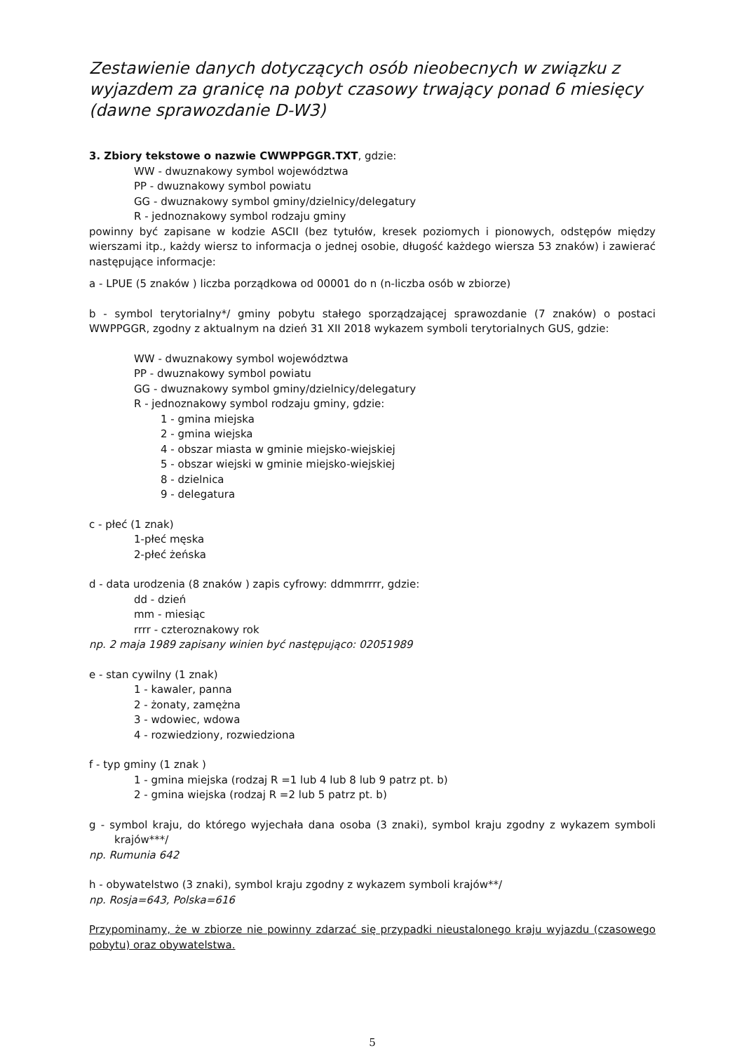Zestawienie danych dotyczących osób nieobecnych w związku z wyjazdem za granicę na pobyt czasowy trwający ponad 6 miesięcy (dawne sprawozdanie D-W3)
3. Zbiory tekstowe o nazwie CWWPPGGR.TXT, gdzie:
WW - dwuznakowy symbol województwa
PP - dwuznakowy symbol powiatu
GG - dwuznakowy symbol gminy/dzielnicy/delegatury
R - jednoznakowy symbol rodzaju gminy
powinny być zapisane w kodzie ASCII (bez tytułów, kresek poziomych i pionowych, odstępów między wierszami itp., każdy wiersz to informacja o jednej osobie, długość każdego wiersza 53 znaków) i zawierać następujące informacje:
a - LPUE (5 znaków ) liczba porządkowa od 00001 do n (n-liczba osób w zbiorze)
b - symbol terytorialny*/ gminy pobytu stałego sporządzającej sprawozdanie (7 znaków) o postaci WWPPGGR, zgodny z aktualnym na dzień 31 XII 2018 wykazem symboli terytorialnych GUS, gdzie:
WW - dwuznakowy symbol województwa
PP - dwuznakowy symbol powiatu
GG - dwuznakowy symbol gminy/dzielnicy/delegatury
R - jednoznakowy symbol rodzaju gminy, gdzie:
1 - gmina miejska
2 - gmina wiejska
4 - obszar miasta w gminie miejsko-wiejskiej
5 - obszar wiejski w gminie miejsko-wiejskiej
8 - dzielnica
9 - delegatura
c - płeć (1 znak)
1-płeć męska
2-płeć żeńska
d - data urodzenia (8 znaków ) zapis cyfrowy: ddmmrrrr, gdzie:
dd - dzień
mm - miesiąc
rrrr - czteroznakowy rok
np. 2 maja 1989 zapisany winien być następująco: 02051989
e - stan cywilny (1 znak)
1 - kawaler, panna
2 - żonaty, zamężna
3 - wdowiec, wdowa
4 - rozwiedziony, rozwiedziona
f - typ gminy (1 znak )
1 - gmina miejska (rodzaj R =1 lub 4 lub 8 lub 9 patrz pt. b)
2 - gmina wiejska (rodzaj R =2 lub 5 patrz pt. b)
g - symbol kraju, do którego wyjechała dana osoba (3 znaki), symbol kraju zgodny z wykazem symboli krajów***/
np. Rumunia 642
h - obywatelstwo (3 znaki), symbol kraju zgodny z wykazem symboli krajów**/
np. Rosja=643, Polska=616
Przypominamy, że w zbiorze nie powinny zdarzać się przypadki nieustalonego kraju wyjazdu (czasowego pobytu) oraz obywatelstwa.
5